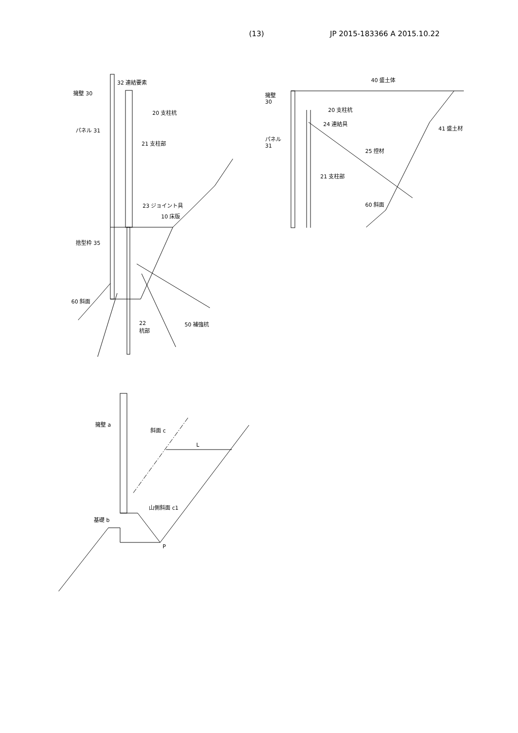(13) JP 2015-183366 A 2015.10.22
32 連結要素
擁壁 30
20 支柱杭
パネル 31
21 支柱部
23 ジョイント具
10 床版
捨型枠 35
60 斜面
22
杭部
50 補強杭
40 盛土体
擁壁
30
20 支柱杭
24 連結具
41 盛土材
パネル
31
25 控材
21 支柱部
60 斜面
擁壁 a
斜面 c
L
山側斜面 c1
基礎 b
P